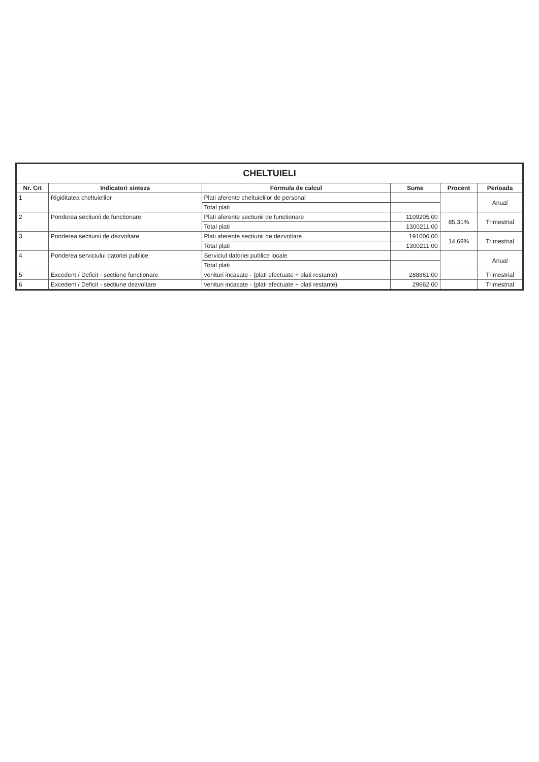| CHELTUIELI | | | | | |
| --- | --- | --- | --- | --- | --- |
| Nr. Crt | Indicatori sinteza | Formula de calcul | Sume | Procent | Perioada |
| 1 | Rigiditatea cheltuielilor | Plati aferente cheltuielilor de personal | | | Anual |
| | | Total plati | | | |
| 2 | Ponderea sectiunii de functionare | Plati aferente sectiunii de functionare | 1109205.00 | 85.31% | Trimestrial |
| | | Total plati | 1300211.00 | | |
| 3 | Ponderea sectiunii de dezvoltare | Plati aferente sectiunii de dezvoltare | 191006.00 | 14.69% | Trimestrial |
| | | Total plati | 1300211.00 | | |
| 4 | Ponderea serviciului datoriei publice | Serviciul datoriei publice locale | | | Anual |
| | | Total plati | | | |
| 5 | Excedent / Deficit - sectiune functionare | venituri incasate - (plati efectuate + plati restante) | 288861.00 | | Trimestrial |
| 6 | Excedent / Deficit - sectiune dezvoltare | venituri incasate - (plati efectuate + plati restante) | 29662.00 | | Trimestrial |